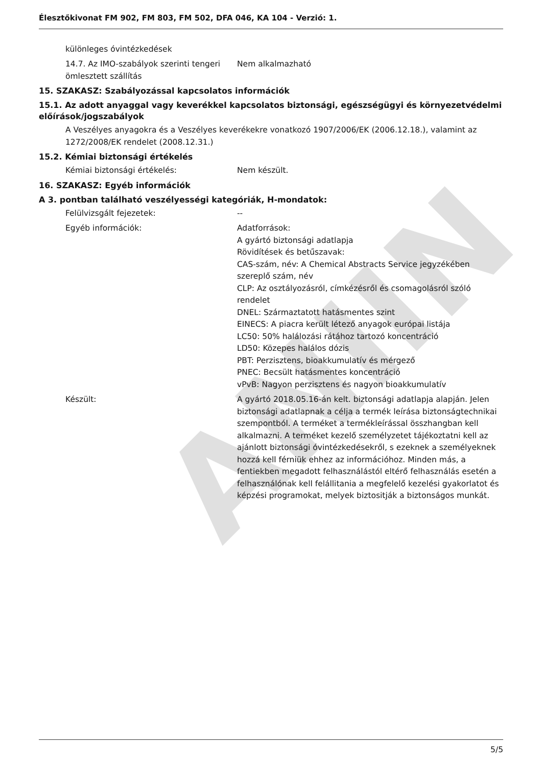ANIIN
Élesztőkivonat FM 902, FM 803, FM 502, DFA 046, KA 104 - Verzió: 1.
különleges óvintézkedések
14.7. Az IMO-szabályok szerinti tengeri ömlesztett szállítás
Nem alkalmazható
15. SZAKASZ: Szabályozással kapcsolatos információk
15.1. Az adott anyaggal vagy keverékkel kapcsolatos biztonsági, egészségügyi és környezetvédelmi előírások/jogszabályok
A Veszélyes anyagokra és a Veszélyes keverékekre vonatkozó 1907/2006/EK (2006.12.18.), valamint az 1272/2008/EK rendelet (2008.12.31.)
15.2. Kémiai biztonsági értékelés
Kémiai biztonsági értékelés: Nem készült.
16. SZAKASZ: Egyéb információk
A 3. pontban található veszélyességi kategóriák, H-mondatok:
Felülvizsgált fejezetek: --
Egyéb információk: Adatforrások:
A gyártó biztonsági adatlapja
Rövidítések és betűszavak:
CAS-szám, név: A Chemical Abstracts Service jegyzékében szereplő szám, név
CLP: Az osztályozásról, címkézésről és csomagolásról szóló rendelet
DNEL: Származtatott hatásmentes szint
EINECS: A piacra került létező anyagok európai listája
LC50: 50% halálozási rátához tartozó koncentráció
LD50: Közepes halálos dózis
PBT: Perzisztens, bioakkumulatív és mérgező
PNEC: Becsült hatásmentes koncentráció
vPvB: Nagyon perzisztens és nagyon bioakkumulatív
Készült: A gyártó 2018.05.16-án kelt. biztonsági adatlapja alapján. Jelen biztonsági adatlapnak a célja a termék leírása biztonságtechnikai szempontból. A terméket a termékleírással összhangban kell alkalmazni. A terméket kezelő személyzetet tájékoztatni kell az ajánlott biztonsági óvintézkedésekről, s ezeknek a személyeknek hozzá kell férniük ehhez az információhoz. Minden más, a fentiekben megadott felhasználástól eltérő felhasználás esetén a felhasználónak kell felállitania a megfelelő kezelési gyakorlatot és képzési programokat, melyek biztositják a biztonságos munkát.
5/5